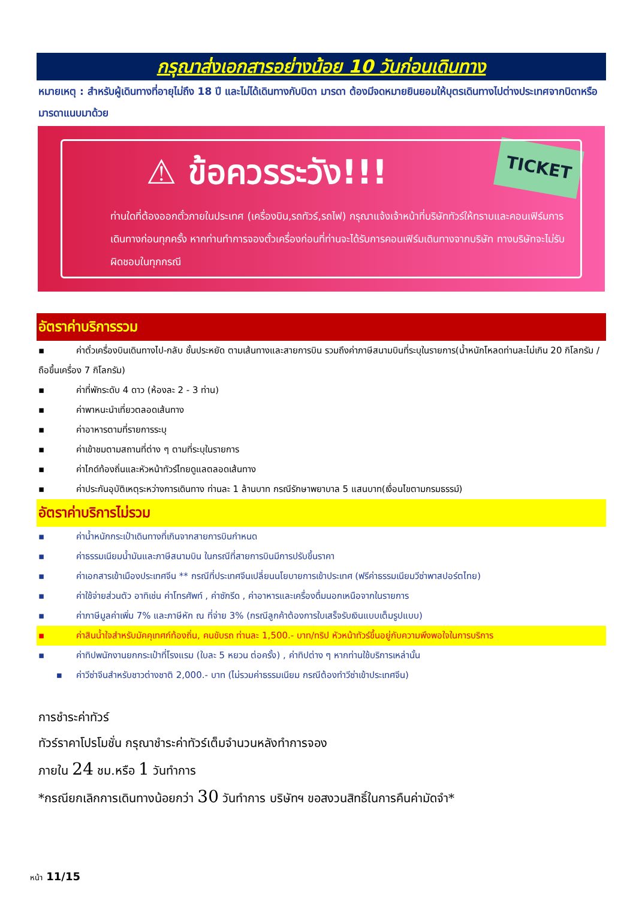กรุณาส่งเอกสารอย่างน้อย 10 วันก่อนเดินทาง
หมายเหตุ : สำหรับผู้เดินทางที่อายุไม่ถึง 18 ปี และไม่ได้เดินทางกับบิดา มารดา ต้องมีจดหมายยินยอมให้บุตรเดินทางไปต่างประเทศจากบิดาหรือมารดาแนบมาด้วย
TICKET
⚠ ข้อควรระวัง!!!
ท่านใดที่ต้องออกตั๋วภายในประเทศ (เครื่องบิน,รถทัวร์,รถไฟ) กรุณาแจ้งเจ้าหน้าที่บริษัททัวร์ให้ทราบและคอนเฟิร์มการเดินทางก่อนทุกครั้ง หากท่านทำการจองตั๋วเครื่องก่อนที่ท่านจะได้รับการคอนเฟิร์มเดินทางจากบริษัท ทางบริษัทจะไม่รับผิดชอบในทุกกรณี
อัตราค่าบริการรวม
▪ ค่าตั๋วเครื่องบินเดินทางไป-กลับ ชั้นประหยัด ตามเส้นทางและสายการบิน รวมถึงค่าภาษีสนามบินที่ระบุในรายการ(น้ำหนักโหลดท่านละไม่เกิน 20 กิโลกรัม / ถือขึ้นเครื่อง 7 กิโลกรัม)
▪ ค่าที่พักระดับ 4 ดาว (ห้องละ 2 - 3 ท่าน)
▪ ค่าพาหนะนำเที่ยวตลอดเส้นทาง
▪ ค่าอาหารตามที่รายการระบุ
▪ ค่าเข้าชมตามสถานที่ต่าง ๆ ตามที่ระบุในรายการ
▪ ค่าไกด์ท้องถิ่นและหัวหน้าทัวร์ไทยดูแลตลอดเส้นทาง
▪ ค่าประกันอุบัติเหตุระหว่างการเดินทาง ท่านละ 1 ล้านบาท กรณีรักษาพยาบาล 5 แสนบาท(เงื่อนไขตามกรมธรรม์)
อัตราค่าบริการไม่รวม
▪ ค่าน้ำหนักกระเป๋าเดินทางที่เกินจากสายการบินกำหนด
▪ ค่าธรรมเนียมน้ำมันและภาษีสนามบิน ในกรณีที่สายการบินมีการปรับขึ้นราคา
▪ ค่าเอกสารเข้าเมืองประเทศจีน ** กรณีที่ประเทศจีนเปลี่ยนนโยบายการเข้าประเทศ (ฟรีค่าธรรมเนียมวีซ่าพาสปอร์ตไทย)
▪ ค่าใช้จ่ายส่วนตัว อาทิเช่น ค่าโทรศัพท์ , ค่าซักรีด , ค่าอาหารและเครื่องดื่มนอกเหนือจากในรายการ
▪ ค่าภาษีมูลค่าเพิ่ม 7% และภาษีหัก ณ ที่จ่าย 3% (กรณีลูกค้าต้องการใบเสร็จรับเงินแบบเต็มรูปแบบ)
▪ ค่าสินน้ำใจสำหรับมัคคุเทศก์ท้องถิ่น, คนขับรถ ท่านละ 1,500.- บาท/ทริป หัวหน้าทัวร์ขึ้นอยู่กับความพึงพอใจในการบริการ
▪ ค่าทิปพนักงานยกกระเป๋าที่โรงแรม (ใบละ 5 หยวน ต่อครั้ง) , ค่าทิปต่าง ๆ หากท่านใช้บริการเหล่านั้น
▪ ค่าวีซ่าจีนสำหรับชาวต่างชาติ 2,000.- บาท (ไม่รวมค่าธรรมเนียม กรณีต้องทำวีซ่าเข้าประเทศจีน)
การชำระค่าทัวร์
ทัวร์ราคาโปรโมชั่น กรุณาชำระค่าทัวร์เต็มจำนวนหลังทำการจอง
ภายใน 24 ชม.หรือ 1 วันทำการ
*กรณียกเลิกการเดินทางน้อยกว่า 30 วันทำการ บริษัทฯ ขอสงวนสิทธิ์ในการคืนค่ามัดจำ*
หน้า 11/15